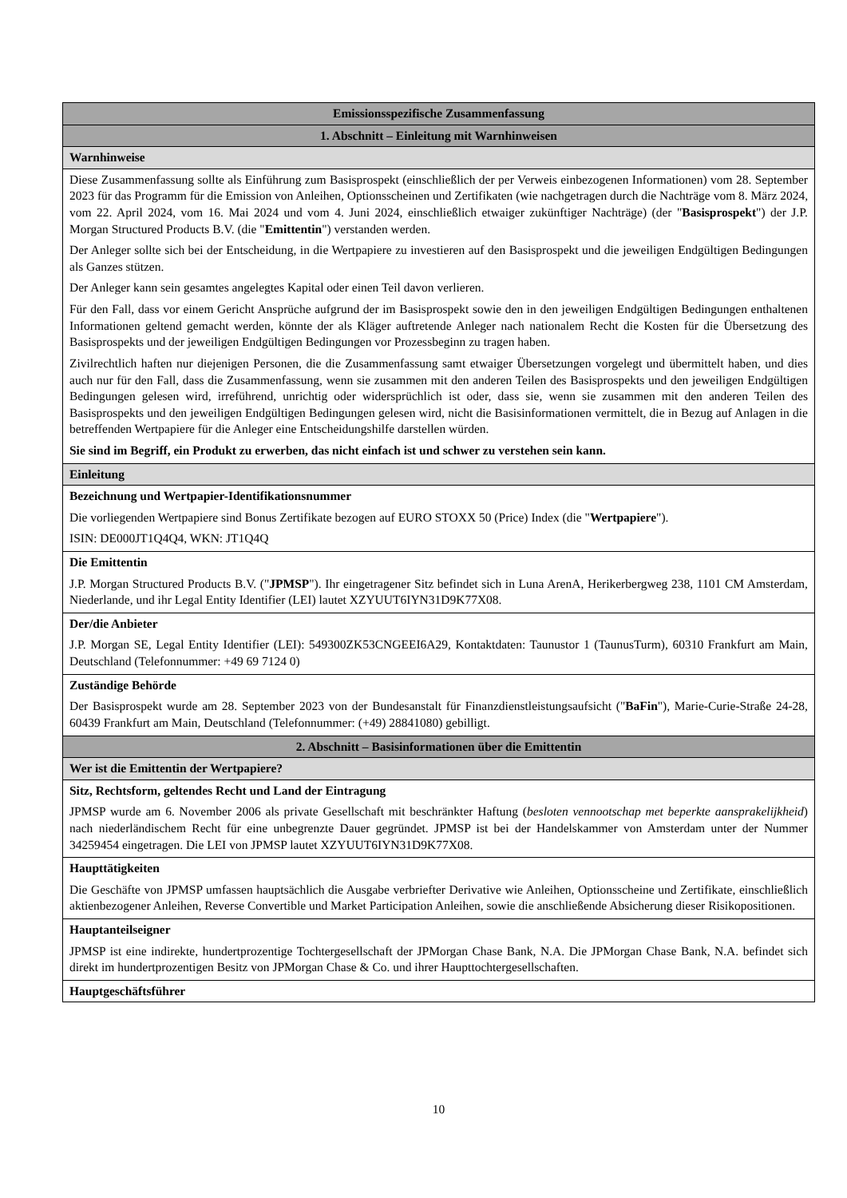| Emissionsspezifische Zusammenfassung |
| 1. Abschnitt – Einleitung mit Warnhinweisen |
| Warnhinweise |
| Diese Zusammenfassung sollte als Einführung zum Basisprospekt (einschließlich der per Verweis einbezogenen Informationen) vom 28. September 2023 für das Programm für die Emission von Anleihen, Optionsscheinen und Zertifikaten (wie nachgetragen durch die Nachträge vom 8. März 2024, vom 22. April 2024, vom 16. Mai 2024 und vom 4. Juni 2024, einschließlich etwaiger zukünftiger Nachträge) (der " Basisprospekt ") der J.P. Morgan Structured Products B.V. (die " Emittentin ") verstanden werden. Der Anleger sollte sich bei der Entscheidung, in die Wertpapiere zu investieren auf den Basisprospekt und die jeweiligen Endgültigen Bedingungen als Ganzes stützen. Der Anleger kann sein gesamtes angelegtes Kapital oder einen Teil davon verlieren. Für den Fall, dass vor einem Gericht Ansprüche aufgrund der im Basisprospekt sowie den in den jeweiligen Endgültigen Bedingungen enthaltenen Informationen geltend gemacht werden, könnte der als Kläger auftretende Anleger nach nationalem Recht die Kosten für die Übersetzung des Basisprospekts und der jeweiligen Endgültigen Bedingungen vor Prozessbeginn zu tragen haben. Zivilrechtlich haften nur diejenigen Personen, die die Zusammenfassung samt etwaiger Übersetzungen vorgelegt und übermittelt haben, und dies auch nur für den Fall, dass die Zusammenfassung, wenn sie zusammen mit den anderen Teilen des Basisprospekts und den jeweiligen Endgültigen Bedingungen gelesen wird, irreführend, unrichtig oder widersprüchlich ist oder, dass sie, wenn sie zusammen mit den anderen Teilen des Basisprospekts und den jeweiligen Endgültigen Bedingungen gelesen wird, nicht die Basisinformationen vermittelt, die in Bezug auf Anlagen in die betreffenden Wertpapiere für die Anleger eine Entscheidungshilfe darstellen würden. Sie sind im Begriff, ein Produkt zu erwerben, das nicht einfach ist und schwer zu verstehen sein kann. |
| Einleitung |
| Bezeichnung und Wertpapier-Identifikationsnummer Die vorliegenden Wertpapiere sind Bonus Zertifikate bezogen auf EURO STOXX 50 (Price) Index (die " Wertpapiere "). ISIN: DE000JT1Q4Q4, WKN: JT1Q4Q |
| Die Emittentin J.P. Morgan Structured Products B.V. (" JPMSP "). Ihr eingetragener Sitz befindet sich in Luna ArenA, Herikerbergweg 238, 1101 CM Amsterdam, Niederlande, und ihr Legal Entity Identifier (LEI) lautet XZYUUT6IYN31D9K77X08. |
| Der/die Anbieter J.P. Morgan SE, Legal Entity Identifier (LEI): 549300ZK53CNGEEI6A29, Kontaktdaten: Taunustor 1 (TaunusTurm), 60310 Frankfurt am Main, Deutschland (Telefonnummer: +49 69 7124 0) |
| Zuständige Behörde Der Basisprospekt wurde am 28. September 2023 von der Bundesanstalt für Finanzdienstleistungsaufsicht (" BaFin "), Marie-Curie-Straße 24-28, 60439 Frankfurt am Main, Deutschland (Telefonnummer: (+49) 28841080) gebilligt. |
| 2. Abschnitt – Basisinformationen über die Emittentin |
| Wer ist die Emittentin der Wertpapiere? |
| Sitz, Rechtsform, geltendes Recht und Land der Eintragung JPMSP wurde am 6. November 2006 als private Gesellschaft mit beschränkter Haftung ( besloten vennootschap met beperkte aansprakelijkheid ) nach niederländischem Recht für eine unbegrenzte Dauer gegründet. JPMSP ist bei der Handelskammer von Amsterdam unter der Nummer 34259454 eingetragen. Die LEI von JPMSP lautet XZYUUT6IYN31D9K77X08. |
| Haupttätigkeiten Die Geschäfte von JPMSP umfassen hauptsächlich die Ausgabe verbriefter Derivative wie Anleihen, Optionsscheine und Zertifikate, einschließlich aktienbezogener Anleihen, Reverse Convertible und Market Participation Anleihen, sowie die anschließende Absicherung dieser Risikopositionen. |
| Hauptanteilseigner JPMSP ist eine indirekte, hundertprozentige Tochtergesellschaft der JPMorgan Chase Bank, N.A. Die JPMorgan Chase Bank, N.A. befindet sich direkt im hundertprozentigen Besitz von JPMorgan Chase & Co. und ihrer Haupttochtergesellschaften. |
| Hauptgeschäftsführer |
10